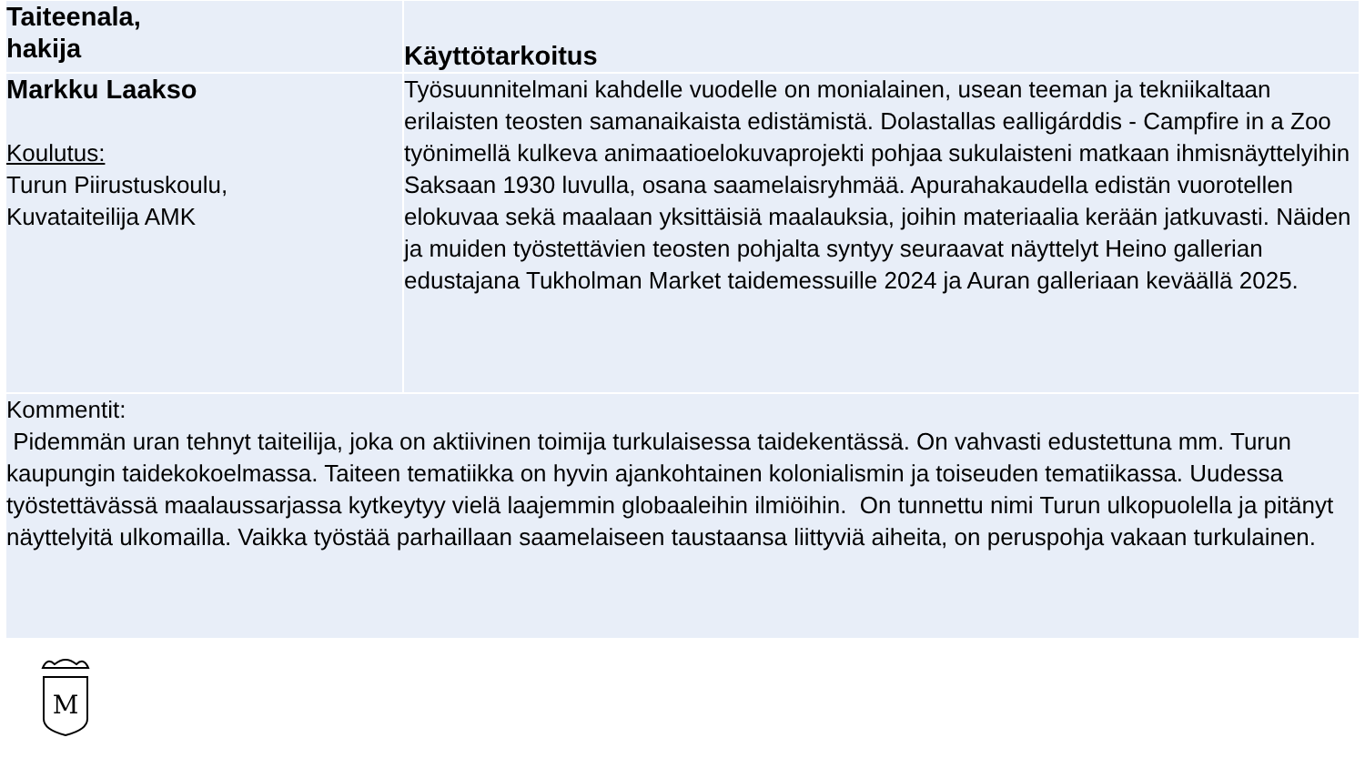| Taiteenala, hakija | Käyttötarkoitus |
| Markku Laakso Koulutus: Turun Piirustuskoulu, Kuvataiteilija AMK | Työsuunnitelmani kahdelle vuodelle on monialainen, usean teeman ja tekniikaltaan erilaisten teosten samanaikaista edistämistä. Dolastallas ealligárddis - Campfire in a Zoo työnimellä kulkeva animaatioelokuvaprojekti pohjaa sukulaisteni matkaan ihmisnäyttelyihin Saksaan 1930 luvulla, osana saamelaisryhmää. Apurahakaudella edistän vuorotellen elokuvaa sekä maalaan yksittäisiä maalauksia, joihin materiaalia kerään jatkuvasti. Näiden ja muiden työstettävien teosten pohjalta syntyy seuraavat näyttelyt Heino gallerian edustajana Tukholman Market taidemessuille 2024 ja Auran galleriaan keväällä 2025. |
| Kommentit: Pidemmän uran tehnyt taiteilija, joka on aktiivinen toimija turkulaisessa taidekentässä. On vahvasti edustettuna mm. Turun kaupungin taidekokoelmassa. Taiteen tematiikka on hyvin ajankohtainen kolonialismin ja toiseuden tematiikassa. Uudessa työstettävässä maalaussarjassa kytkeytyy vielä laajemmin globaaleihin ilmiöihin. On tunnettu nimi Turun ulkopuolella ja pitänyt näyttelyitä ulkomailla. Vaikka työstää parhaillaan saamelaiseen taustaansa liittyviä aiheita, on peruspohja vakaan turkulainen. | |
M